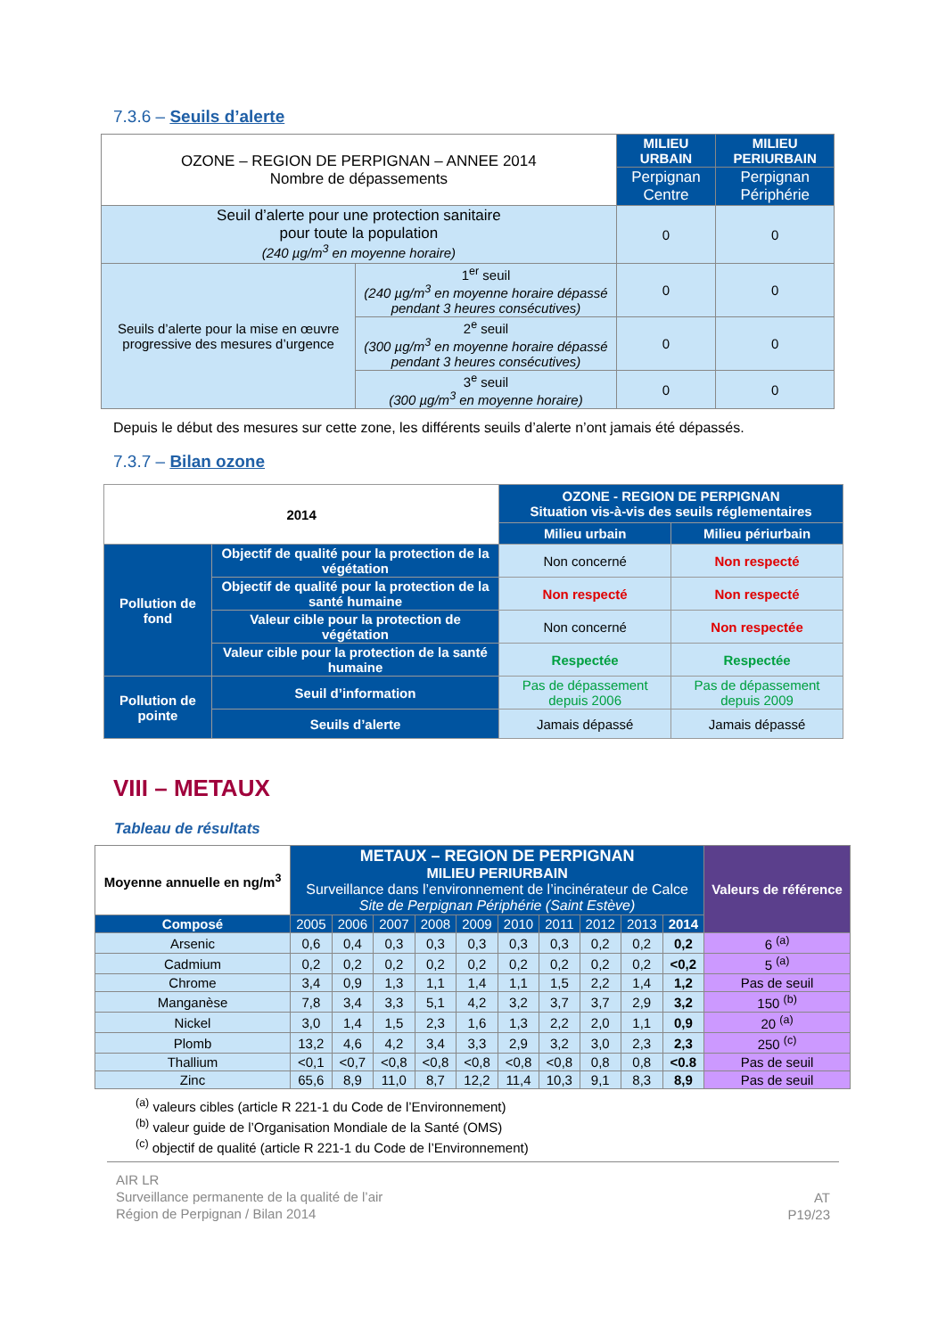7.3.6 – Seuils d’alerte
| OZONE – REGION DE PERPIGNAN – ANNEE 2014 Nombre de dépassements | | MILIEU URBAIN | MILIEU PERIURBAIN |
| | | Perpignan Centre | Perpignan Périphérie |
| Seuil d’alerte pour une protection sanitaire pour toute la population (240 µg/m<sup>3</sup> en moyenne horaire) | | 0 | 0 |
| Seuils d’alerte pour la mise en œuvre progressive des mesures d’urgence | 1<sup>er</sup> seuil (240 µg/m<sup>3</sup> en moyenne horaire dépassé pendant 3 heures consécutives) | 0 | 0 |
| | 2<sup>e</sup> seuil (300 µg/m<sup>3</sup> en moyenne horaire dépassé pendant 3 heures consécutives) | 0 | 0 |
| | 3<sup>e</sup> seuil (300 µg/m<sup>3</sup> en moyenne horaire) | 0 | 0 |
Depuis le début des mesures sur cette zone, les différents seuils d’alerte n’ont jamais été dépassés.
7.3.7 – Bilan ozone
| 2014 | | OZONE - REGION DE PERPIGNAN Situation vis-à-vis des seuils réglementaires | |
| --- | --- | --- | --- |
| | | Milieu urbain | Milieu périurbain |
| Pollution de fond | Objectif de qualité pour la protection de la végétation | Non concerné | Non respecté |
| | Objectif de qualité pour la protection de la santé humaine | Non respecté | Non respecté |
| | Valeur cible pour la protection de végétation | Non concerné | Non respectée |
| | Valeur cible pour la protection de la santé humaine | Respectée | Respectée |
| Pollution de pointe | Seuil d’information | Pas de dépassement depuis 2006 | Pas de dépassement depuis 2009 |
| | Seuils d’alerte | Jamais dépassé | Jamais dépassé |
VIII – METAUX
Tableau de résultats
| Moyenne annuelle en ng/m<sup>3</sup> | METAUX – REGION DE PERPIGNAN MILIEU PERIURBAIN Surveillance dans l’environnement de l’incinérateur de Calce Site de Perpignan Périphérie (Saint Estève) | | | | | | | | | | Valeurs de référence |
| Composé | 2005 | 2006 | 2007 | 2008 | 2009 | 2010 | 2011 | 2012 | 2013 | 2014 | |
| Arsenic | 0,6 | 0,4 | 0,3 | 0,3 | 0,3 | 0,3 | 0,3 | 0,2 | 0,2 | 0,2 | 6 <sup>(a)</sup> |
| Cadmium | 0,2 | 0,2 | 0,2 | 0,2 | 0,2 | 0,2 | 0,2 | 0,2 | 0,2 | <0,2 | 5 <sup>(a)</sup> |
| Chrome | 3,4 | 0,9 | 1,3 | 1,1 | 1,4 | 1,1 | 1,5 | 2,2 | 1,4 | 1,2 | Pas de seuil |
| Manganèse | 7,8 | 3,4 | 3,3 | 5,1 | 4,2 | 3,2 | 3,7 | 3,7 | 2,9 | 3,2 | 150 <sup>(b)</sup> |
| Nickel | 3,0 | 1,4 | 1,5 | 2,3 | 1,6 | 1,3 | 2,2 | 2,0 | 1,1 | 0,9 | 20 <sup>(a)</sup> |
| Plomb | 13,2 | 4,6 | 4,2 | 3,4 | 3,3 | 2,9 | 3,2 | 3,0 | 2,3 | 2,3 | 250 <sup>(c)</sup> |
| Thallium | <0,1 | <0,7 | <0,8 | <0,8 | <0,8 | <0,8 | <0,8 | 0,8 | 0,8 | <0.8 | Pas de seuil |
| Zinc | 65,6 | 8,9 | 11,0 | 8,7 | 12,2 | 11,4 | 10,3 | 9,1 | 8,3 | 8,9 | Pas de seuil |
<sup>(a)</sup> valeurs cibles (article R 221-1 du Code de l’Environnement)
<sup>(b)</sup> valeur guide de l’Organisation Mondiale de la Santé (OMS)
<sup>(c)</sup> objectif de qualité (article R 221-1 du Code de l’Environnement)
AIR LR
Surveillance permanente de la qualité de l’air
Région de Perpignan / Bilan 2014
AT
P19/23